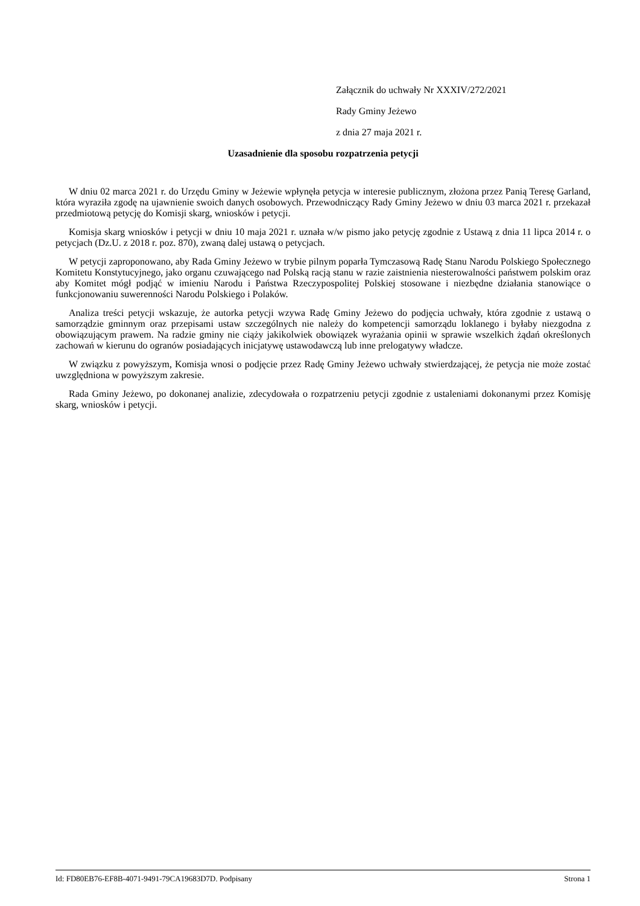Załącznik do uchwały Nr XXXIV/272/2021
Rady Gminy Jeżewo
z dnia 27 maja 2021 r.
Uzasadnienie dla sposobu rozpatrzenia petycji
W dniu 02 marca 2021 r. do Urzędu Gminy w Jeżewie wpłynęła petycja w interesie publicznym, złożona przez Panią Teresę Garland, która wyraziła zgodę na ujawnienie swoich danych osobowych. Przewodniczący Rady Gminy Jeżewo w dniu 03 marca 2021 r. przekazał przedmiotową petycję do Komisji skarg, wniosków i petycji.
Komisja skarg wniosków i petycji w dniu 10 maja 2021 r. uznała w/w pismo jako petycję zgodnie z Ustawą z dnia 11 lipca 2014 r. o petycjach (Dz.U. z 2018 r. poz. 870), zwaną dalej ustawą o petycjach.
W petycji zaproponowano, aby Rada Gminy Jeżewo w trybie pilnym poparła Tymczasową Radę Stanu Narodu Polskiego Społecznego Komitetu Konstytucyjnego, jako organu czuwającego nad Polską racją stanu w razie zaistnienia niesterowalności państwem polskim oraz aby Komitet mógł podjąć w imieniu Narodu i Państwa Rzeczypospolitej Polskiej stosowane i niezbędne działania stanowiące o funkcjonowaniu suwerenności Narodu Polskiego i Polaków.
Analiza treści petycji wskazuje, że autorka petycji wzywa Radę Gminy Jeżewo do podjęcia uchwały, która zgodnie z ustawą o samorządzie gminnym oraz przepisami ustaw szczególnych nie należy do kompetencji samorządu loklanego i byłaby niezgodna z obowiązującym prawem. Na radzie gminy nie ciąży jakikolwiek obowiązek wyrażania opinii w sprawie wszelkich żądań określonych zachowań w kierunu do ogranów posiadających inicjatywę ustawodawczą lub inne prelogatywy władcze.
W związku z powyższym, Komisja wnosi o podjęcie przez Radę Gminy Jeżewo uchwały stwierdzającej, że petycja nie może zostać uwzględniona w powyższym zakresie.
Rada Gminy Jeżewo, po dokonanej analizie, zdecydowała o rozpatrzeniu petycji zgodnie z ustaleniami dokonanymi przez Komisję skarg, wniosków i petycji.
Id: FD80EB76-EF8B-4071-9491-79CA19683D7D. Podpisany Strona 1